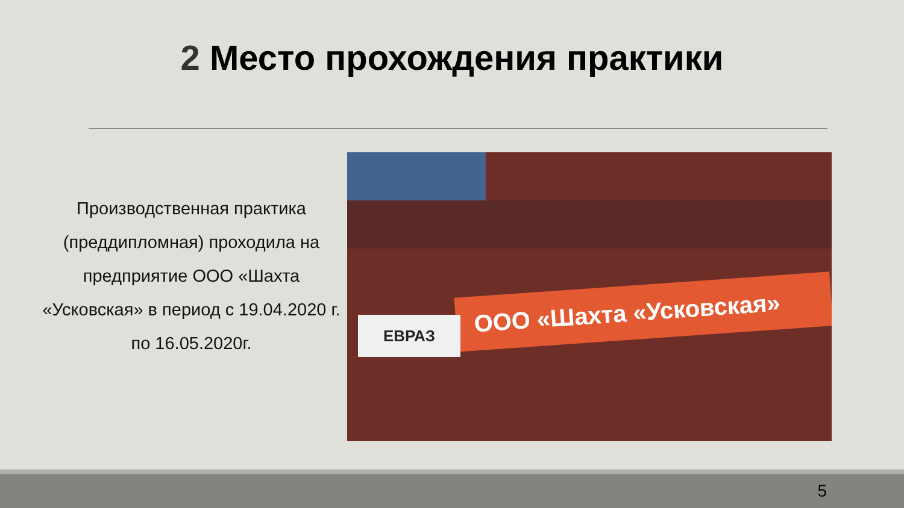2 Место прохождения практики
Производственная практика (преддипломная) проходила на предприятие ООО «Шахта «Усковская» в период с 19.04.2020 г. по 16.05.2020г.
ООО «Шахта «Усковская»
ЕВРАЗ
5